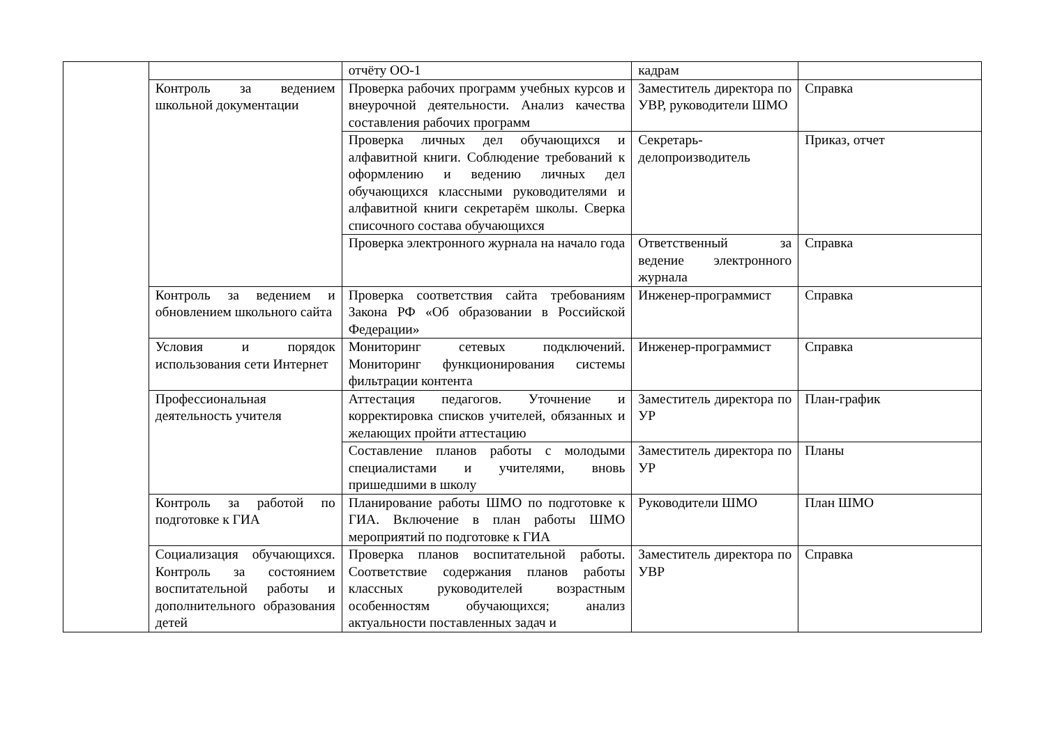| | | отчёту ОО-1 | кадрам | |
| | Контроль за ведением школьной документации | Проверка рабочих программ учебных курсов и внеурочной деятельности. Анализ качества составления рабочих программ | Заместитель директора по УВР, руководители ШМО | Справка |
| | | Проверка личных дел обучающихся и алфавитной книги. Соблюдение требований к оформлению и ведению личных дел обучающихся классными руководителями и алфавитной книги секретарём школы. Сверка списочного состава обучающихся | Секретарь-делопроизводитель | Приказ, отчет |
| | | Проверка электронного журнала на начало года | Ответственный за ведение электронного журнала | Справка |
| | Контроль за ведением и обновлением школьного сайта | Проверка соответствия сайта требованиям Закона РФ «Об образовании в Российской Федерации» | Инженер-программист | Справка |
| | Условия и порядок использования сети Интернет | Мониторинг сетевых подключений. Мониторинг функционирования системы фильтрации контента | Инженер-программист | Справка |
| | Профессиональная деятельность учителя | Аттестация педагогов. Уточнение и корректировка списков учителей, обязанных и желающих пройти аттестацию | Заместитель директора по УР | План-график |
| | | Составление планов работы с молодыми специалистами и учителями, вновь пришедшими в школу | Заместитель директора по УР | Планы |
| | Контроль за работой по подготовке к ГИА | Планирование работы ШМО по подготовке к ГИА. Включение в план работы ШМО мероприятий по подготовке к ГИА | Руководители ШМО | План ШМО |
| | Социализация обучающихся. Контроль за состоянием воспитательной работы и дополнительного образования детей | Проверка планов воспитательной работы. Соответствие содержания планов работы классных руководителей возрастным особенностям обучающихся; анализ актуальности поставленных задач и | Заместитель директора по УВР | Справка |